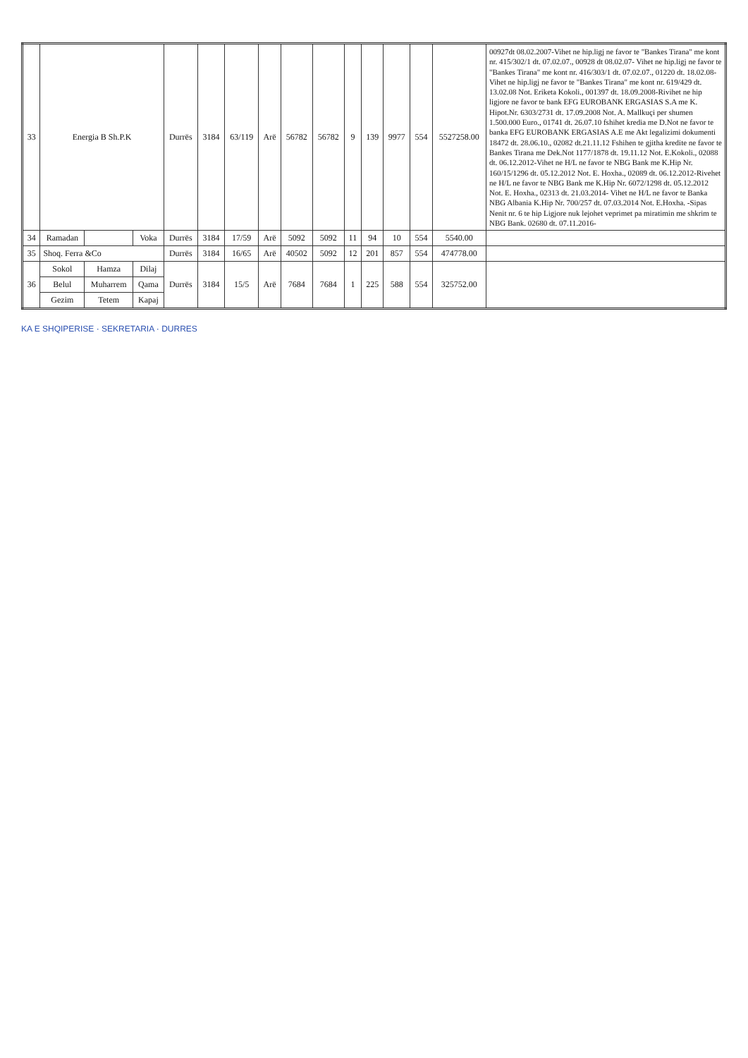| 33 | Energia B Sh.P.K | | | Durrës | 3184 | 63/119 | Arë | 56782 | 56782 | 9 | 139 | 9977 | 554 | 5527258.00 | 00927dt 08.02.2007-Vihet ne hip.ligj ne favor te "Bankes Tirana" me kont nr. 415/302/1 dt. 07.02.07., 00928 dt 08.02.07- Vihet ne hip.ligj ne favor te "Bankes Tirana" me kont nr. 416/303/1 dt. 07.02.07., 01220 dt. 18.02.08- Vihet ne hip.ligj ne favor te "Bankes Tirana" me kont nr. 619/429 dt. 13.02.08 Not. Eriketa Kokoli., 001397 dt. 18.09.2008-Rivihet ne hip ligjore ne favor te bank EFG EUROBANK ERGASIAS S.A me K. Hipot.Nr. 6303/2731 dt. 17.09.2008 Not. A. Mallkuçi per shumen 1.500.000 Euro., 01741 dt. 26.07.10 fshihet kredia me D.Not ne favor te banka EFG EUROBANK ERGASIAS A.E me Akt legalizimi dokumenti 18472 dt. 28.06.10., 02082 dt.21.11.12 Fshihen te gjitha kredite ne favor te Bankes Tirana me Dek.Not 1177/1878 dt. 19.11.12 Not. E.Kokoli., 02088 dt. 06.12.2012-Vihet ne H/L ne favor te NBG Bank me K.Hip Nr. 160/15/1296 dt. 05.12.2012 Not. E. Hoxha., 02089 dt. 06.12.2012-Rivehet ne H/L ne favor te NBG Bank me K.Hip Nr. 6072/1298 dt. 05.12.2012 Not. E. Hoxha., 02313 dt. 21.03.2014- Vihet ne H/L ne favor te Banka NBG Albania K.Hip Nr. 700/257 dt. 07.03.2014 Not. E.Hoxha. -Sipas Nenit nr. 6 te hip Ligjore nuk lejohet veprimet pa miratimin me shkrim te NBG Bank. 02680 dt. 07.11.2016- |
| 34 | Ramadan | | Voka | Durrës | 3184 | 17/59 | Arë | 5092 | 5092 | 11 | 94 | 10 | 554 | 5540.00 | |
| 35 | Shoq. Ferra &Co | | | Durrës | 3184 | 16/65 | Arë | 40502 | 5092 | 12 | 201 | 857 | 554 | 474778.00 | |
| 36 | Sokol | Hamza | Dilaj | Durrës | 3184 | 15/5 | Arë | 7684 | 7684 | 1 | 225 | 588 | 554 | 325752.00 | |
| | Belul | Muharrem | Qama | | | | | | | | | | | | |
| | Gezim | Tetem | Kapaj | | | | | | | | | | | | |
KA E SHQIPERISE · SEKRETARIA · DURRES